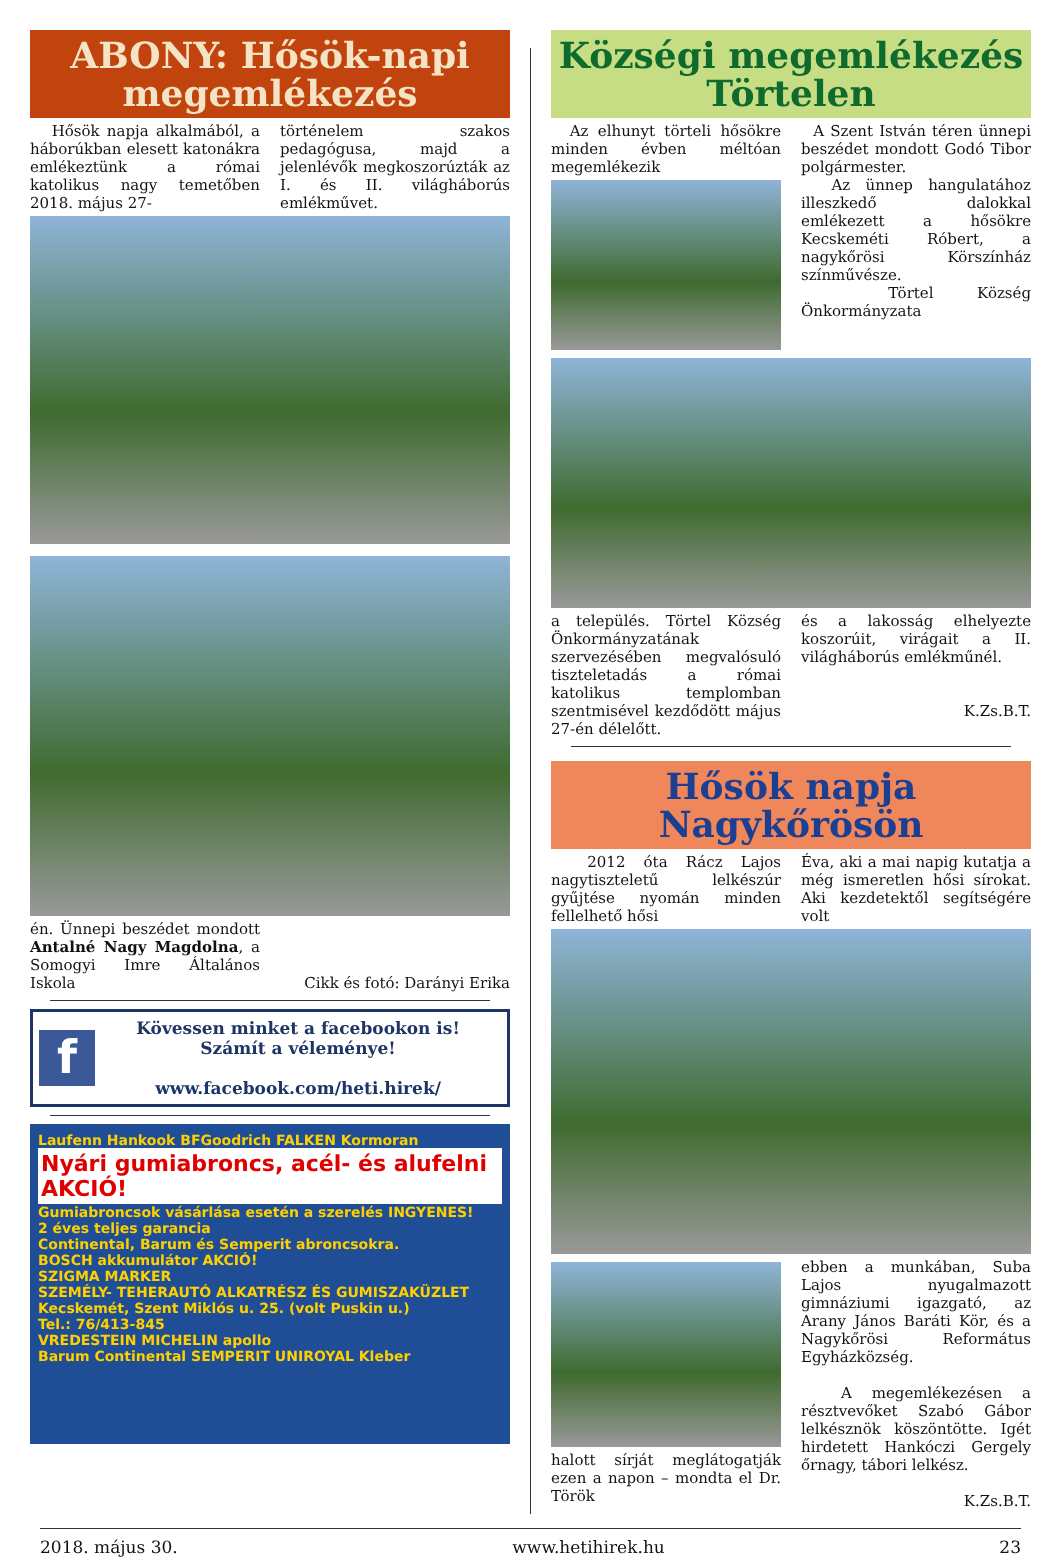ABONY: Hősök-napi megemlékezés
Hősök napja alkalmából, a háborúkban elesett katonákra emlékeztünk a római katolikus nagy temetőben 2018. május 27-
történelem szakos pedagógusa, majd a jelenlévők megkoszorúzták az I. és II. világháborús emlékművet.
én. Ünnepi beszédet mondott Antalné Nagy Magdolna, a Somogyi Imre Általános Iskola
Cikk és fotó: Darányi Erika
f
Kövessen minket a facebookon is!
Számít a véleménye!
www.facebook.com/heti.hirek/
Laufenn Hankook BFGoodrich FALKEN Kormoran
Nyári gumiabroncs, acél- és alufelni AKCIÓ!
Gumiabroncsok vásárlása esetén a szerelés INGYENES!
2 éves teljes garancia
Continental, Barum és Semperit abroncsokra.
BOSCH akkumulátor AKCIÓ!
SZIGMA MARKER
SZEMÉLY- TEHERAUTÓ ALKATRÉSZ ÉS GUMISZAKÜZLET
Kecskemét, Szent Miklós u. 25. (volt Puskin u.)
Tel.: 76/413-845
VREDESTEIN MICHELIN apollo
Barum Continental SEMPERIT UNIROYAL Kleber
Községi megemlékezés Törtelen
Az elhunyt törteli hősökre minden évben méltóan megemlékezik
A Szent István téren ünnepi beszédet mondott Godó Tibor polgármester.
Az ünnep hangulatához illeszkedő dalokkal emlékezett a hősökre Kecskeméti Róbert, a nagykőrösi Körszínház színművésze.
Törtel Község Önkormányzata
a település. Törtel Község Önkormányzatának szervezésében megvalósuló tiszteletadás a római katolikus templomban szentmisével kezdődött május 27-én délelőtt.
és a lakosság elhelyezte koszorúit, virágait a II. világháborús emlékműnél.
K.Zs.B.T.
Hősök napja Nagykőrösön
2012 óta Rácz Lajos nagytiszteletű lelkészúr gyűjtése nyomán minden fellelhető hősi
Éva, aki a mai napig kutatja a még ismeretlen hősi sírokat. Aki kezdetektől segítségére volt
halott sírját meglátogatják ezen a napon – mondta el Dr. Török
ebben a munkában, Suba Lajos nyugalmazott gimnáziumi igazgató, az Arany János Baráti Kör, és a Nagykőrösi Református Egyházközség.
A megemlékezésen a résztvevőket Szabó Gábor lelkésznök köszöntötte. Igét hirdetett Hankóczi Gergely őrnagy, tábori lelkész.
K.Zs.B.T.
2018. május 30. www.hetihirek.hu 23